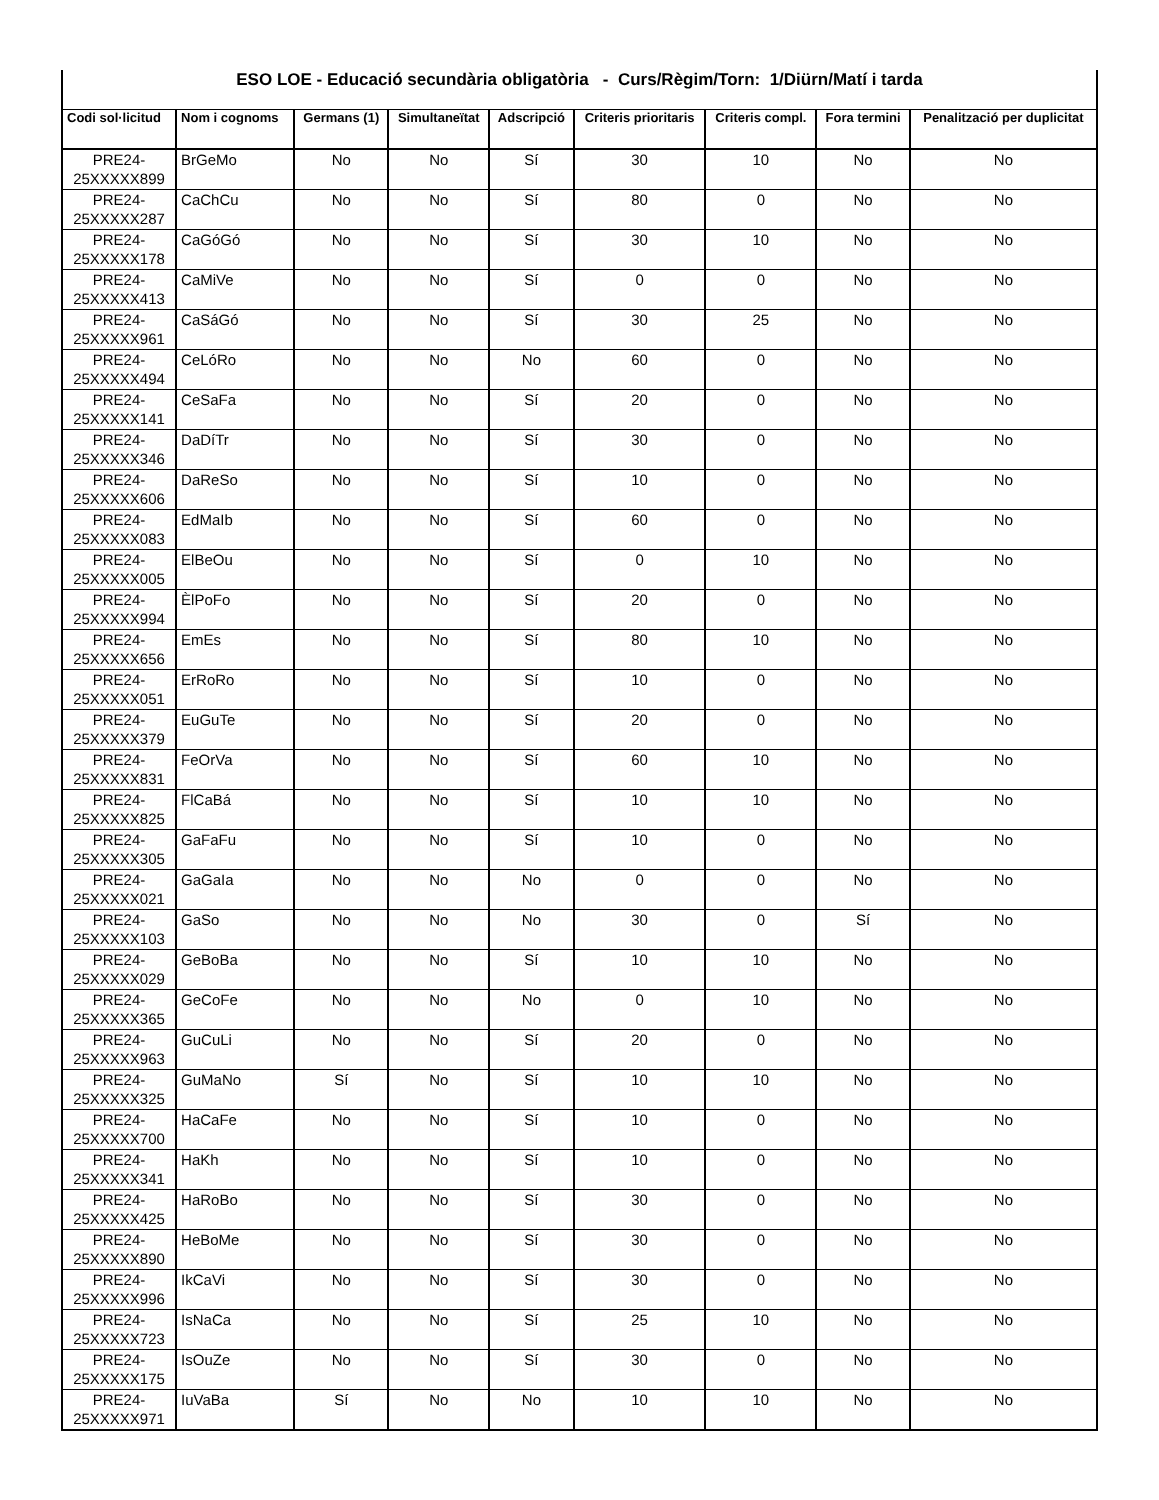| ESO LOE - Educació secundària obligatòria - Curs/Règim/Torn: 1/Diürn/Matí i tarda | | | | | | | | |
| Codi sol·licitud | Nom i cognoms | Germans (1) | Simultaneïtat | Adscripció | Criteris prioritaris | Criteris compl. | Fora termini | Penalització per duplicitat |
| PRE24- 25XXXXX899 | BrGeMo | No | No | Sí | 30 | 10 | No | No |
| PRE24- 25XXXXX287 | CaChCu | No | No | Sí | 80 | 0 | No | No |
| PRE24- 25XXXXX178 | CaGóGó | No | No | Sí | 30 | 10 | No | No |
| PRE24- 25XXXXX413 | CaMiVe | No | No | Sí | 0 | 0 | No | No |
| PRE24- 25XXXXX961 | CaSáGó | No | No | Sí | 30 | 25 | No | No |
| PRE24- 25XXXXX494 | CeLóRo | No | No | No | 60 | 0 | No | No |
| PRE24- 25XXXXX141 | CeSaFa | No | No | Sí | 20 | 0 | No | No |
| PRE24- 25XXXXX346 | DaDíTr | No | No | Sí | 30 | 0 | No | No |
| PRE24- 25XXXXX606 | DaReSo | No | No | Sí | 10 | 0 | No | No |
| PRE24- 25XXXXX083 | EdMaIb | No | No | Sí | 60 | 0 | No | No |
| PRE24- 25XXXXX005 | ElBeOu | No | No | Sí | 0 | 10 | No | No |
| PRE24- 25XXXXX994 | ÈlPoFo | No | No | Sí | 20 | 0 | No | No |
| PRE24- 25XXXXX656 | EmEs | No | No | Sí | 80 | 10 | No | No |
| PRE24- 25XXXXX051 | ErRoRo | No | No | Sí | 10 | 0 | No | No |
| PRE24- 25XXXXX379 | EuGuTe | No | No | Sí | 20 | 0 | No | No |
| PRE24- 25XXXXX831 | FeOrVa | No | No | Sí | 60 | 10 | No | No |
| PRE24- 25XXXXX825 | FlCaBá | No | No | Sí | 10 | 10 | No | No |
| PRE24- 25XXXXX305 | GaFaFu | No | No | Sí | 10 | 0 | No | No |
| PRE24- 25XXXXX021 | GaGaIa | No | No | No | 0 | 0 | No | No |
| PRE24- 25XXXXX103 | GaSo | No | No | No | 30 | 0 | Sí | No |
| PRE24- 25XXXXX029 | GeBoBa | No | No | Sí | 10 | 10 | No | No |
| PRE24- 25XXXXX365 | GeCoFe | No | No | No | 0 | 10 | No | No |
| PRE24- 25XXXXX963 | GuCuLi | No | No | Sí | 20 | 0 | No | No |
| PRE24- 25XXXXX325 | GuMaNo | Sí | No | Sí | 10 | 10 | No | No |
| PRE24- 25XXXXX700 | HaCaFe | No | No | Sí | 10 | 0 | No | No |
| PRE24- 25XXXXX341 | HaKh | No | No | Sí | 10 | 0 | No | No |
| PRE24- 25XXXXX425 | HaRoBo | No | No | Sí | 30 | 0 | No | No |
| PRE24- 25XXXXX890 | HeBoMe | No | No | Sí | 30 | 0 | No | No |
| PRE24- 25XXXXX996 | IkCaVi | No | No | Sí | 30 | 0 | No | No |
| PRE24- 25XXXXX723 | IsNaCa | No | No | Sí | 25 | 10 | No | No |
| PRE24- 25XXXXX175 | IsOuZe | No | No | Sí | 30 | 0 | No | No |
| PRE24- 25XXXXX971 | IuVaBa | Sí | No | No | 10 | 10 | No | No |